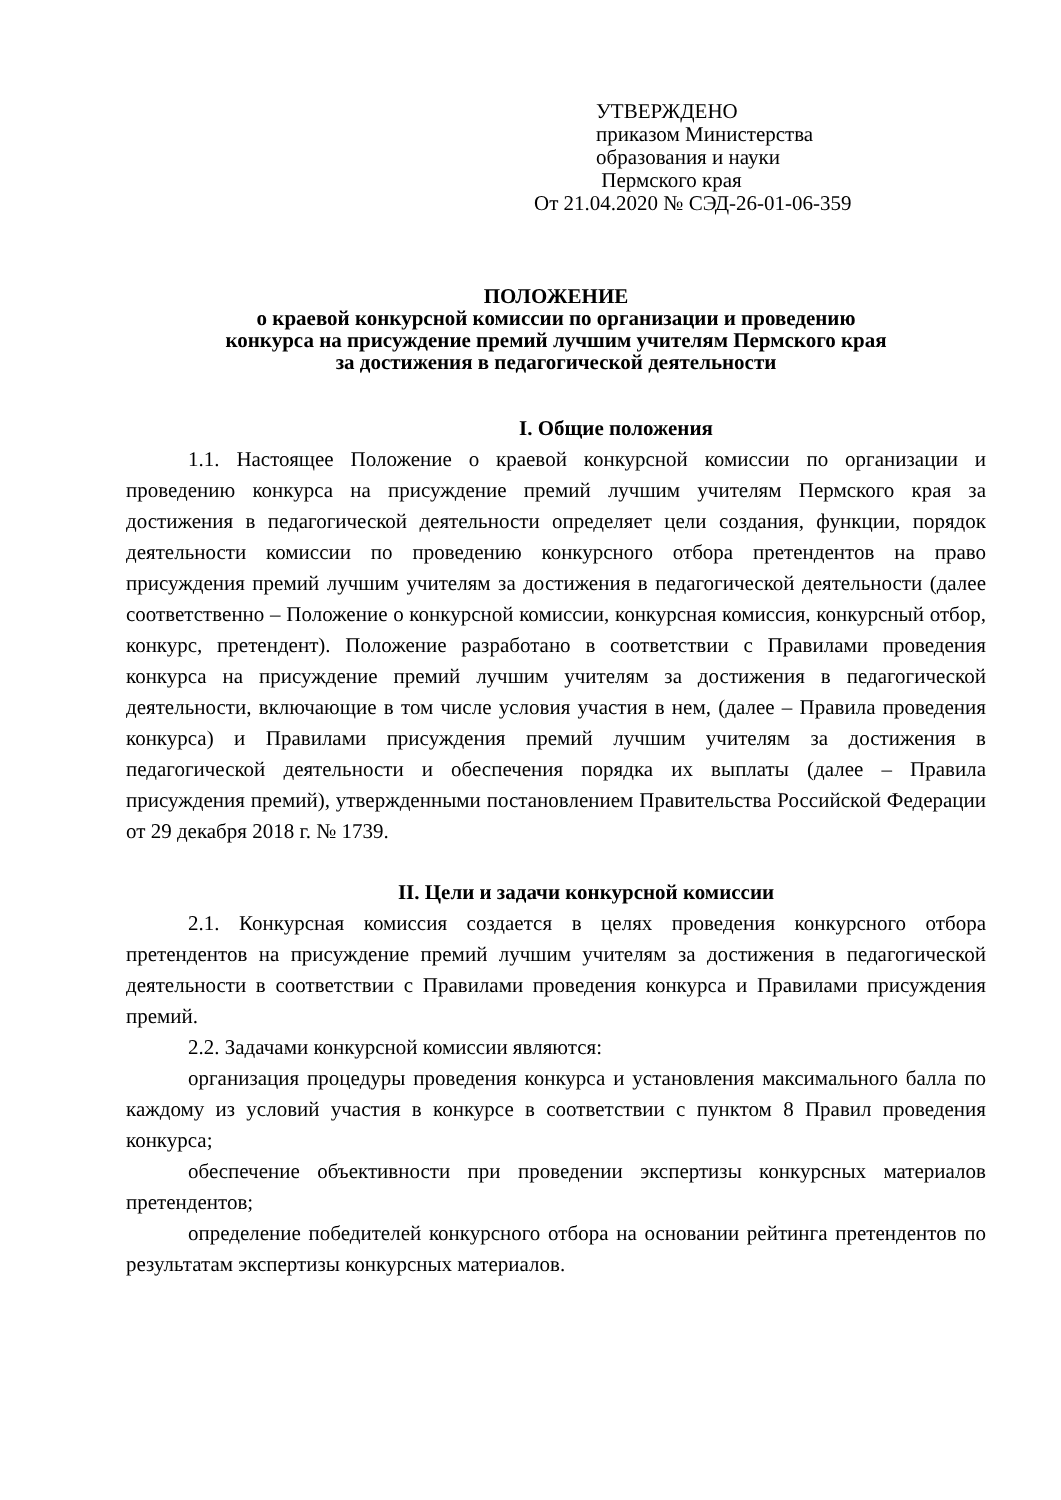УТВЕРЖДЕНО
приказом Министерства
образования и науки
Пермского края
От 21.04.2020 № СЭД-26-01-06-359
ПОЛОЖЕНИЕ
о краевой конкурсной комиссии по организации и проведению
конкурса на присуждение премий лучшим учителям Пермского края
за достижения в педагогической деятельности
I. Общие положения
1.1. Настоящее Положение о краевой конкурсной комиссии по организации и проведению конкурса на присуждение премий лучшим учителям Пермского края за достижения в педагогической деятельности определяет цели создания, функции, порядок деятельности комиссии по проведению конкурсного отбора претендентов на право присуждения премий лучшим учителям за достижения в педагогической деятельности (далее соответственно – Положение о конкурсной комиссии, конкурсная комиссия, конкурсный отбор, конкурс, претендент). Положение разработано в соответствии с Правилами проведения конкурса на присуждение премий лучшим учителям за достижения в педагогической деятельности, включающие в том числе условия участия в нем, (далее – Правила проведения конкурса) и Правилами присуждения премий лучшим учителям за достижения в педагогической деятельности и обеспечения порядка их выплаты (далее – Правила присуждения премий), утвержденными постановлением Правительства Российской Федерации от 29 декабря 2018 г. № 1739.
II. Цели и задачи конкурсной комиссии
2.1. Конкурсная комиссия создается в целях проведения конкурсного отбора претендентов на присуждение премий лучшим учителям за достижения в педагогической деятельности в соответствии с Правилами проведения конкурса и Правилами присуждения премий.
2.2. Задачами конкурсной комиссии являются:
организация процедуры проведения конкурса и установления максимального балла по каждому из условий участия в конкурсе в соответствии с пунктом 8 Правил проведения конкурса;
обеспечение объективности при проведении экспертизы конкурсных материалов претендентов;
определение победителей конкурсного отбора на основании рейтинга претендентов по результатам экспертизы конкурсных материалов.